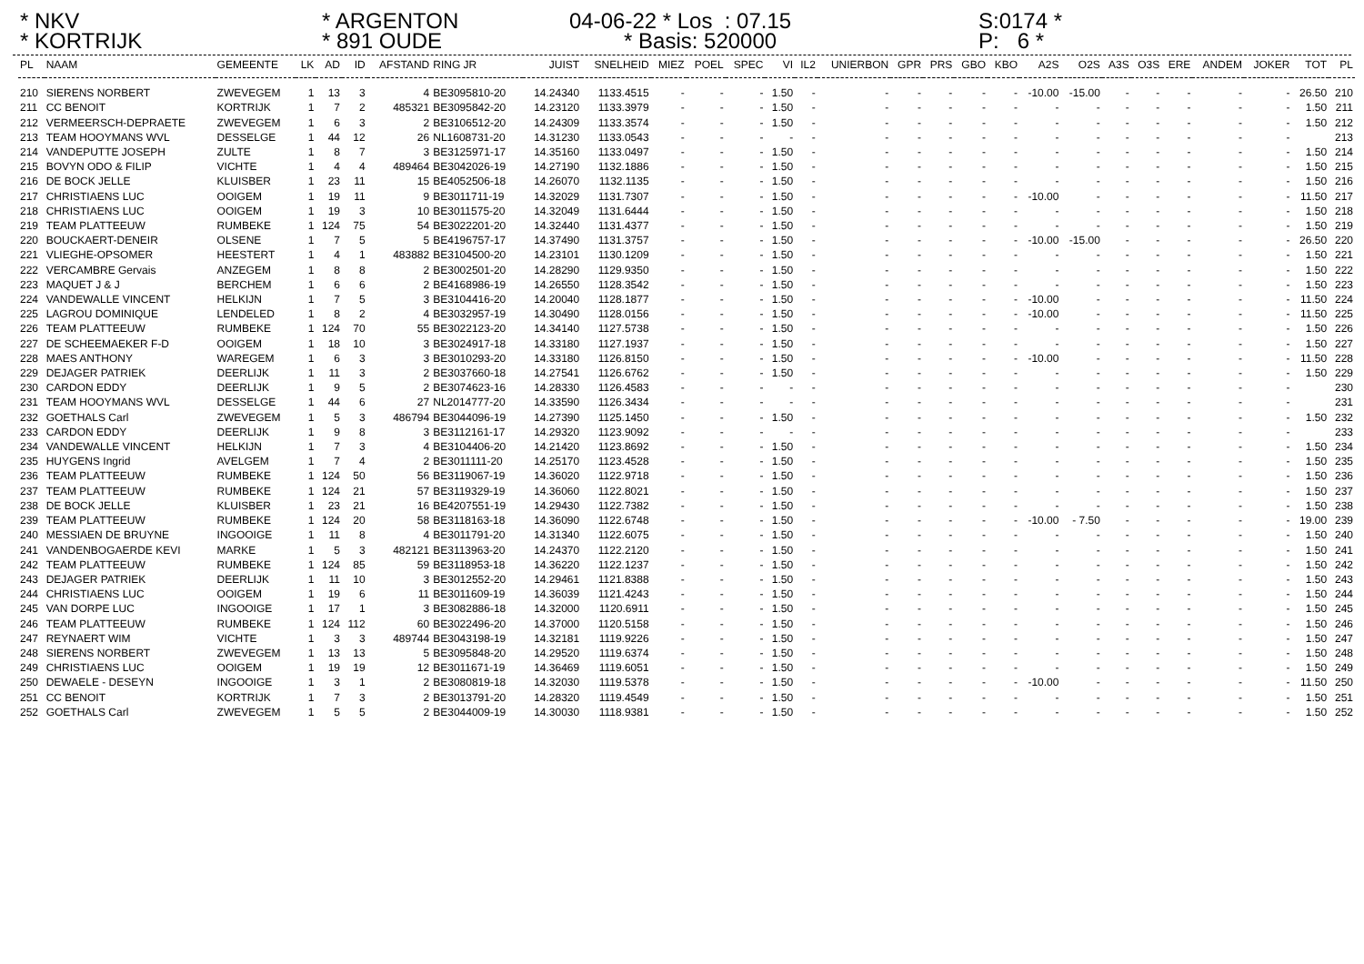* NKV * KORTRIJK
* ARGENTON * 891 OUDE
04-06-22 * Los : 07.15 * Basis: 520000
S:0174 * P: 6 *
| PL | NAAM | GEMEENTE | LK | AD | ID | AFSTAND | RING JR | JUIST | SNELHEID | MIEZ | POEL | SPEC | VI | IL2 | UNIERBON | GPR | PRS | GBO | KBO | A2S | O2S | A3S | O3S | ERE | ANDEM | JOKER | TOT | PL |
| --- | --- | --- | --- | --- | --- | --- | --- | --- | --- | --- | --- | --- | --- | --- | --- | --- | --- | --- | --- | --- | --- | --- | --- | --- | --- | --- | --- | --- |
| 210 | SIERENS NORBERT | ZWEVEGEM | 1 | 13 | 3 | 4 | BE3095810-20 | 14.24340 | 1133.4515 | - | - | - | 1.50 | - | - | - | - | - | - | -10.00 | -15.00 | - | - | - | - | - | 26.50 | 210 |
| 211 | CC BENOIT | KORTRIJK | 1 | 7 | 2 | 485321 | BE3095842-20 | 14.23120 | 1133.3979 | - | - | - | 1.50 | - | - | - | - | - | - | - | - | - | - | - | - | - | 1.50 | 211 |
| 212 | VERMEERSCH-DEPRAETE | ZWEVEGEM | 1 | 6 | 3 | 2 | BE3106512-20 | 14.24309 | 1133.3574 | - | - | - | 1.50 | - | - | - | - | - | - | - | - | - | - | - | - | - | 1.50 | 212 |
| 213 | TEAM HOOYMANS WVL | DESSELGE | 1 | 44 | 12 | 26 | NL1608731-20 | 14.31230 | 1133.0543 | - | - | - | - | - | - | - | - | - | - | - | - | - | - | - | - | - | | 213 |
| 214 | VANDEPUTTE JOSEPH | ZULTE | 1 | 8 | 7 | 3 | BE3125971-17 | 14.35160 | 1133.0497 | - | - | - | 1.50 | - | - | - | - | - | - | - | - | - | - | - | - | - | 1.50 | 214 |
| 215 | BOVYN ODO & FILIP | VICHTE | 1 | 4 | 4 | 489464 | BE3042026-19 | 14.27190 | 1132.1886 | - | - | - | 1.50 | - | - | - | - | - | - | - | - | - | - | - | - | - | 1.50 | 215 |
| 216 | DE BOCK JELLE | KLUISBER | 1 | 23 | 11 | 15 | BE4052506-18 | 14.26070 | 1132.1135 | - | - | - | 1.50 | - | - | - | - | - | - | - | - | - | - | - | - | - | 1.50 | 216 |
| 217 | CHRISTIAENS LUC | OOIGEM | 1 | 19 | 11 | 9 | BE3011711-19 | 14.32029 | 1131.7307 | - | - | - | 1.50 | - | - | - | - | - | - | -10.00 | - | - | - | - | - | - | 11.50 | 217 |
| 218 | CHRISTIAENS LUC | OOIGEM | 1 | 19 | 3 | 10 | BE3011575-20 | 14.32049 | 1131.6444 | - | - | - | 1.50 | - | - | - | - | - | - | - | - | - | - | - | - | - | 1.50 | 218 |
| 219 | TEAM PLATTEEUW | RUMBEKE | 1 | 124 | 75 | 54 | BE3022201-20 | 14.32440 | 1131.4377 | - | - | - | 1.50 | - | - | - | - | - | - | - | - | - | - | - | - | - | 1.50 | 219 |
| 220 | BOUCKAERT-DENEIR | OLSENE | 1 | 7 | 5 | 5 | BE4196757-17 | 14.37490 | 1131.3757 | - | - | - | 1.50 | - | - | - | - | - | - | -10.00 | -15.00 | - | - | - | - | - | 26.50 | 220 |
| 221 | VLIEGHE-OPSOMER | HEESTERT | 1 | 4 | 1 | 483882 | BE3104500-20 | 14.23101 | 1130.1209 | - | - | - | 1.50 | - | - | - | - | - | - | - | - | - | - | - | - | - | 1.50 | 221 |
| 222 | VERCAMBRE Gervais | ANZEGEM | 1 | 8 | 8 | 2 | BE3002501-20 | 14.28290 | 1129.9350 | - | - | - | 1.50 | - | - | - | - | - | - | - | - | - | - | - | - | - | 1.50 | 222 |
| 223 | MAQUET J & J | BERCHEM | 1 | 6 | 6 | 2 | BE4168986-19 | 14.26550 | 1128.3542 | - | - | - | 1.50 | - | - | - | - | - | - | - | - | - | - | - | - | - | 1.50 | 223 |
| 224 | VANDEWALLE VINCENT | HELKIJN | 1 | 7 | 5 | 3 | BE3104416-20 | 14.20040 | 1128.1877 | - | - | - | 1.50 | - | - | - | - | - | - | -10.00 | - | - | - | - | - | - | 11.50 | 224 |
| 225 | LAGROU DOMINIQUE | LENDELED | 1 | 8 | 2 | 4 | BE3032957-19 | 14.30490 | 1128.0156 | - | - | - | 1.50 | - | - | - | - | - | - | -10.00 | - | - | - | - | - | - | 11.50 | 225 |
| 226 | TEAM PLATTEEUW | RUMBEKE | 1 | 124 | 70 | 55 | BE3022123-20 | 14.34140 | 1127.5738 | - | - | - | 1.50 | - | - | - | - | - | - | - | - | - | - | - | - | - | 1.50 | 226 |
| 227 | DE SCHEEMAEKER F-D | OOIGEM | 1 | 18 | 10 | 3 | BE3024917-18 | 14.33180 | 1127.1937 | - | - | - | 1.50 | - | - | - | - | - | - | - | - | - | - | - | - | - | 1.50 | 227 |
| 228 | MAES ANTHONY | WAREGEM | 1 | 6 | 3 | 3 | BE3010293-20 | 14.33180 | 1126.8150 | - | - | - | 1.50 | - | - | - | - | - | - | -10.00 | - | - | - | - | - | - | 11.50 | 228 |
| 229 | DEJAGER PATRIEK | DEERLIJK | 1 | 11 | 3 | 2 | BE3037660-18 | 14.27541 | 1126.6762 | - | - | - | 1.50 | - | - | - | - | - | - | - | - | - | - | - | - | - | 1.50 | 229 |
| 230 | CARDON EDDY | DEERLIJK | 1 | 9 | 5 | 2 | BE3074623-16 | 14.28330 | 1126.4583 | - | - | - | - | - | - | - | - | - | - | - | - | - | - | - | - | - | | 230 |
| 231 | TEAM HOOYMANS WVL | DESSELGE | 1 | 44 | 6 | 27 | NL2014777-20 | 14.33590 | 1126.3434 | - | - | - | - | - | - | - | - | - | - | - | - | - | - | - | - | - | | 231 |
| 232 | GOETHALS Carl | ZWEVEGEM | 1 | 5 | 3 | 486794 | BE3044096-19 | 14.27390 | 1125.1450 | - | - | - | 1.50 | - | - | - | - | - | - | - | - | - | - | - | - | - | 1.50 | 232 |
| 233 | CARDON EDDY | DEERLIJK | 1 | 9 | 8 | 3 | BE3112161-17 | 14.29320 | 1123.9092 | - | - | - | - | - | - | - | - | - | - | - | - | - | - | - | - | - | | 233 |
| 234 | VANDEWALLE VINCENT | HELKIJN | 1 | 7 | 3 | 4 | BE3104406-20 | 14.21420 | 1123.8692 | - | - | - | 1.50 | - | - | - | - | - | - | - | - | - | - | - | - | - | 1.50 | 234 |
| 235 | HUYGENS Ingrid | AVELGEM | 1 | 7 | 4 | 2 | BE3011111-20 | 14.25170 | 1123.4528 | - | - | - | 1.50 | - | - | - | - | - | - | - | - | - | - | - | - | - | 1.50 | 235 |
| 236 | TEAM PLATTEEUW | RUMBEKE | 1 | 124 | 50 | 56 | BE3119067-19 | 14.36020 | 1122.9718 | - | - | - | 1.50 | - | - | - | - | - | - | - | - | - | - | - | - | - | 1.50 | 236 |
| 237 | TEAM PLATTEEUW | RUMBEKE | 1 | 124 | 21 | 57 | BE3119329-19 | 14.36060 | 1122.8021 | - | - | - | 1.50 | - | - | - | - | - | - | - | - | - | - | - | - | - | 1.50 | 237 |
| 238 | DE BOCK JELLE | KLUISBER | 1 | 23 | 21 | 16 | BE4207551-19 | 14.29430 | 1122.7382 | - | - | - | 1.50 | - | - | - | - | - | - | - | - | - | - | - | - | - | 1.50 | 238 |
| 239 | TEAM PLATTEEUW | RUMBEKE | 1 | 124 | 20 | 58 | BE3118163-18 | 14.36090 | 1122.6748 | - | - | - | 1.50 | - | - | - | - | - | - | -10.00 | - 7.50 | - | - | - | - | - | 19.00 | 239 |
| 240 | MESSIAEN DE BRUYNE | INGOOIGE | 1 | 11 | 8 | 4 | BE3011791-20 | 14.31340 | 1122.6075 | - | - | - | 1.50 | - | - | - | - | - | - | - | - | - | - | - | - | - | 1.50 | 240 |
| 241 | VANDENBOGAERDE KEVI | MARKE | 1 | 5 | 3 | 482121 | BE3113963-20 | 14.24370 | 1122.2120 | - | - | - | 1.50 | - | - | - | - | - | - | - | - | - | - | - | - | - | 1.50 | 241 |
| 242 | TEAM PLATTEEUW | RUMBEKE | 1 | 124 | 85 | 59 | BE3118953-18 | 14.36220 | 1122.1237 | - | - | - | 1.50 | - | - | - | - | - | - | - | - | - | - | - | - | - | 1.50 | 242 |
| 243 | DEJAGER PATRIEK | DEERLIJK | 1 | 11 | 10 | 3 | BE3012552-20 | 14.29461 | 1121.8388 | - | - | - | 1.50 | - | - | - | - | - | - | - | - | - | - | - | - | - | 1.50 | 243 |
| 244 | CHRISTIAENS LUC | OOIGEM | 1 | 19 | 6 | 11 | BE3011609-19 | 14.36039 | 1121.4243 | - | - | - | 1.50 | - | - | - | - | - | - | - | - | - | - | - | - | - | 1.50 | 244 |
| 245 | VAN DORPE LUC | INGOOIGE | 1 | 17 | 1 | 3 | BE3082886-18 | 14.32000 | 1120.6911 | - | - | - | 1.50 | - | - | - | - | - | - | - | - | - | - | - | - | - | 1.50 | 245 |
| 246 | TEAM PLATTEEUW | RUMBEKE | 1 | 124 | 112 | 60 | BE3022496-20 | 14.37000 | 1120.5158 | - | - | - | 1.50 | - | - | - | - | - | - | - | - | - | - | - | - | - | 1.50 | 246 |
| 247 | REYNAERT WIM | VICHTE | 1 | 3 | 3 | 489744 | BE3043198-19 | 14.32181 | 1119.9226 | - | - | - | 1.50 | - | - | - | - | - | - | - | - | - | - | - | - | - | 1.50 | 247 |
| 248 | SIERENS NORBERT | ZWEVEGEM | 1 | 13 | 13 | 5 | BE3095848-20 | 14.29520 | 1119.6374 | - | - | - | 1.50 | - | - | - | - | - | - | - | - | - | - | - | - | - | 1.50 | 248 |
| 249 | CHRISTIAENS LUC | OOIGEM | 1 | 19 | 19 | 12 | BE3011671-19 | 14.36469 | 1119.6051 | - | - | - | 1.50 | - | - | - | - | - | - | - | - | - | - | - | - | - | 1.50 | 249 |
| 250 | DEWAELE - DESEYN | INGOOIGE | 1 | 3 | 1 | 2 | BE3080819-18 | 14.32030 | 1119.5378 | - | - | - | 1.50 | - | - | - | - | - | - | -10.00 | - | - | - | - | - | - | 11.50 | 250 |
| 251 | CC BENOIT | KORTRIJK | 1 | 7 | 3 | 2 | BE3013791-20 | 14.28320 | 1119.4549 | - | - | - | 1.50 | - | - | - | - | - | - | - | - | - | - | - | - | - | 1.50 | 251 |
| 252 | GOETHALS Carl | ZWEVEGEM | 1 | 5 | 5 | 2 | BE3044009-19 | 14.30030 | 1118.9381 | - | - | - | 1.50 | - | - | - | - | - | - | - | - | - | - | - | - | - | 1.50 | 252 |